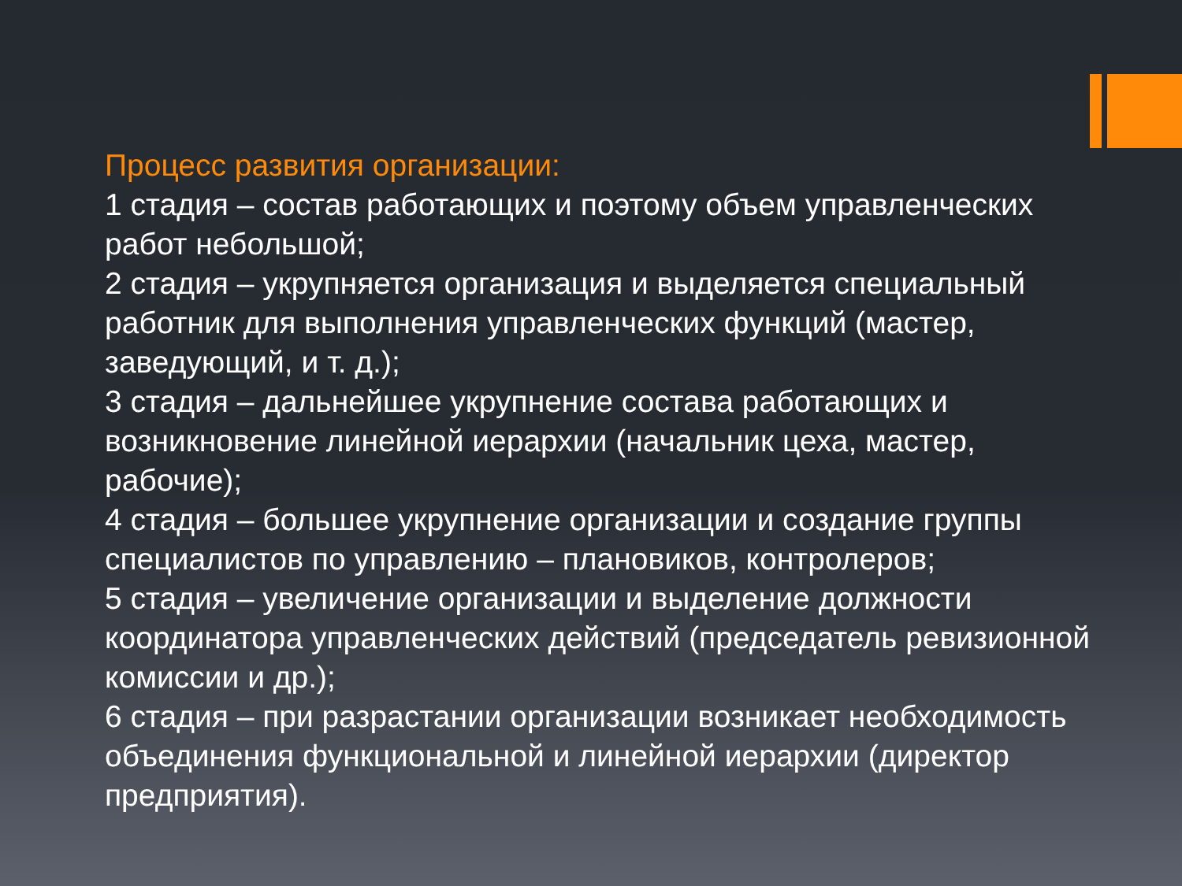Процесс развития организации:
1 стадия – состав работающих и поэтому объем управленческих работ небольшой;
2 стадия – укрупняется организация и выделяется специальный работник для выполнения управленческих функций (мастер, заведующий, и т. д.);
3 стадия – дальнейшее укрупнение состава работающих и возникновение линейной иерархии (начальник цеха, мастер, рабочие);
4 стадия – большее укрупнение организации и создание группы специалистов по управлению – плановиков, контролеров;
5 стадия – увеличение организации и выделение должности координатора управленческих действий (председатель ревизионной комиссии и др.);
6 стадия – при разрастании организации возникает необходимость объединения функциональной и линейной иерархии (директор предприятия).